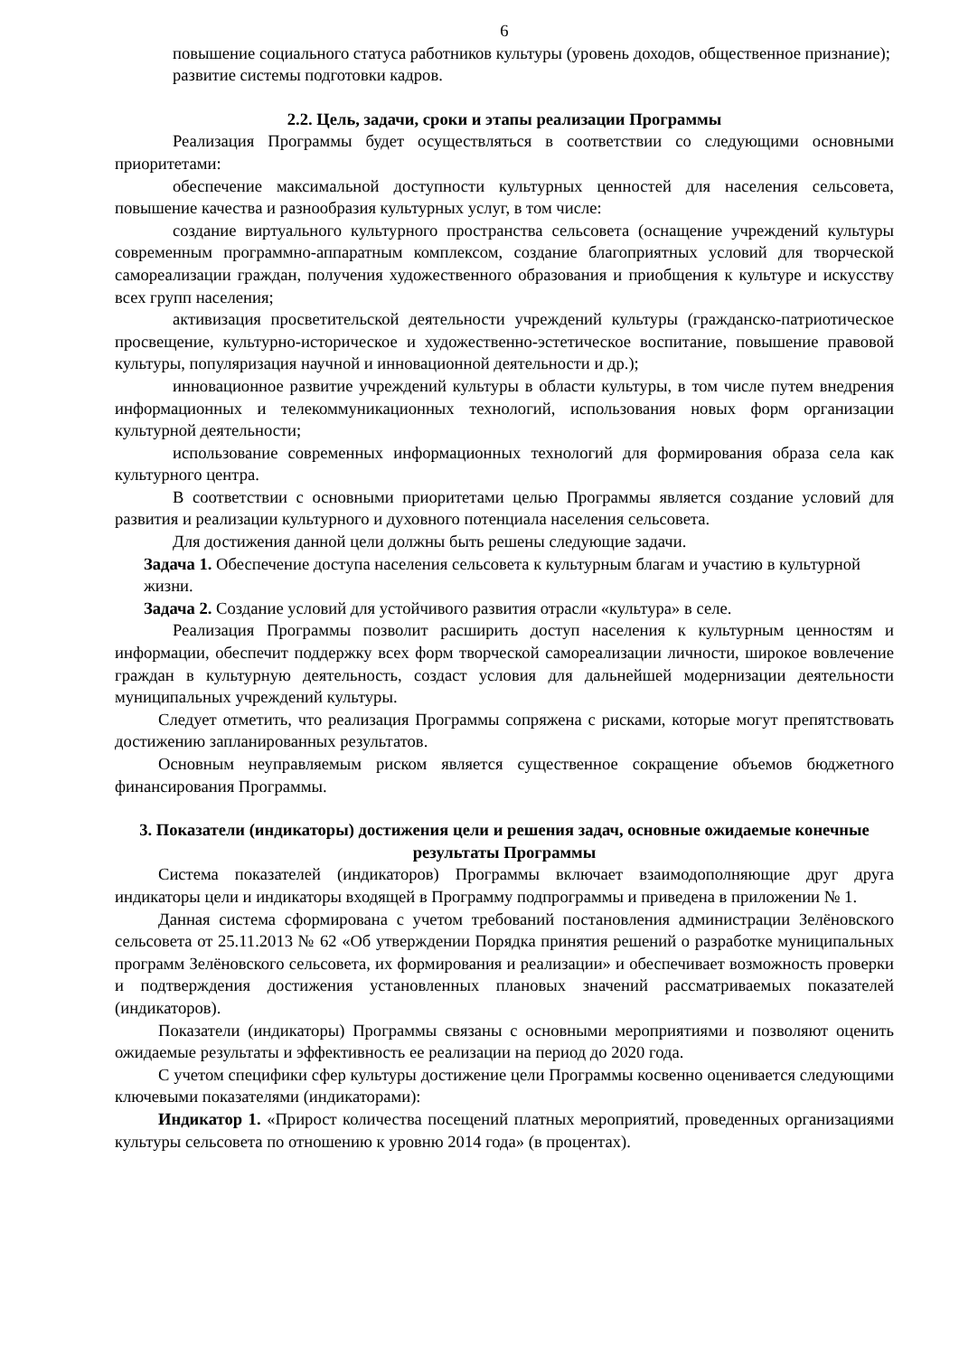6
повышение социального статуса работников культуры (уровень доходов, общественное признание);
развитие системы подготовки кадров.
2.2. Цель, задачи, сроки и этапы реализации Программы
Реализация Программы будет осуществляться в соответствии со следующими основными приоритетами:
обеспечение максимальной доступности культурных ценностей для населения сельсовета, повышение качества и разнообразия культурных услуг, в том числе:
создание виртуального культурного пространства сельсовета (оснащение учреждений культуры современным программно-аппаратным комплексом, создание благоприятных условий для творческой самореализации граждан, получения художественного образования и приобщения к культуре и искусству всех групп населения;
активизация просветительской деятельности учреждений культуры (гражданско-патриотическое просвещение, культурно-историческое и художественно-эстетическое воспитание, повышение правовой культуры, популяризация научной и инновационной деятельности и др.);
инновационное развитие учреждений культуры в области культуры, в том числе путем внедрения информационных и телекоммуникационных технологий, использования новых форм организации культурной деятельности;
использование современных информационных технологий для формирования образа села как культурного центра.
В соответствии с основными приоритетами целью Программы является создание условий для развития и реализации культурного и духовного потенциала населения сельсовета.
Для достижения данной цели должны быть решены следующие задачи.
Задача 1. Обеспечение доступа населения сельсовета к культурным благам и участию в культурной жизни.
Задача 2. Создание условий для устойчивого развития отрасли «культура» в селе.
Реализация Программы позволит расширить доступ населения к культурным ценностям и информации, обеспечит поддержку всех форм творческой самореализации личности, широкое вовлечение граждан в культурную деятельность, создаст условия для дальнейшей модернизации деятельности муниципальных учреждений культуры.
Следует отметить, что реализация Программы сопряжена с рисками, которые могут препятствовать достижению запланированных результатов.
Основным неуправляемым риском является существенное сокращение объемов бюджетного финансирования Программы.
3. Показатели (индикаторы) достижения цели и решения задач, основные ожидаемые конечные результаты Программы
Система показателей (индикаторов) Программы включает взаимодополняющие друг друга индикаторы цели и индикаторы входящей в Программу подпрограммы и приведена в приложении № 1.
Данная система сформирована с учетом требований постановления администрации Зелёновского сельсовета от 25.11.2013 № 62 «Об утверждении Порядка принятия решений о разработке муниципальных программ Зелёновского сельсовета, их формирования и реализации» и обеспечивает возможность проверки и подтверждения достижения установленных плановых значений рассматриваемых показателей (индикаторов).
Показатели (индикаторы) Программы связаны с основными мероприятиями и позволяют оценить ожидаемые результаты и эффективность ее реализации на период до 2020 года.
С учетом специфики сфер культуры достижение цели Программы косвенно оценивается следующими ключевыми показателями (индикаторами):
Индикатор 1. «Прирост количества посещений платных мероприятий, проведенных организациями культуры сельсовета по отношению к уровню 2014 года» (в процентах).